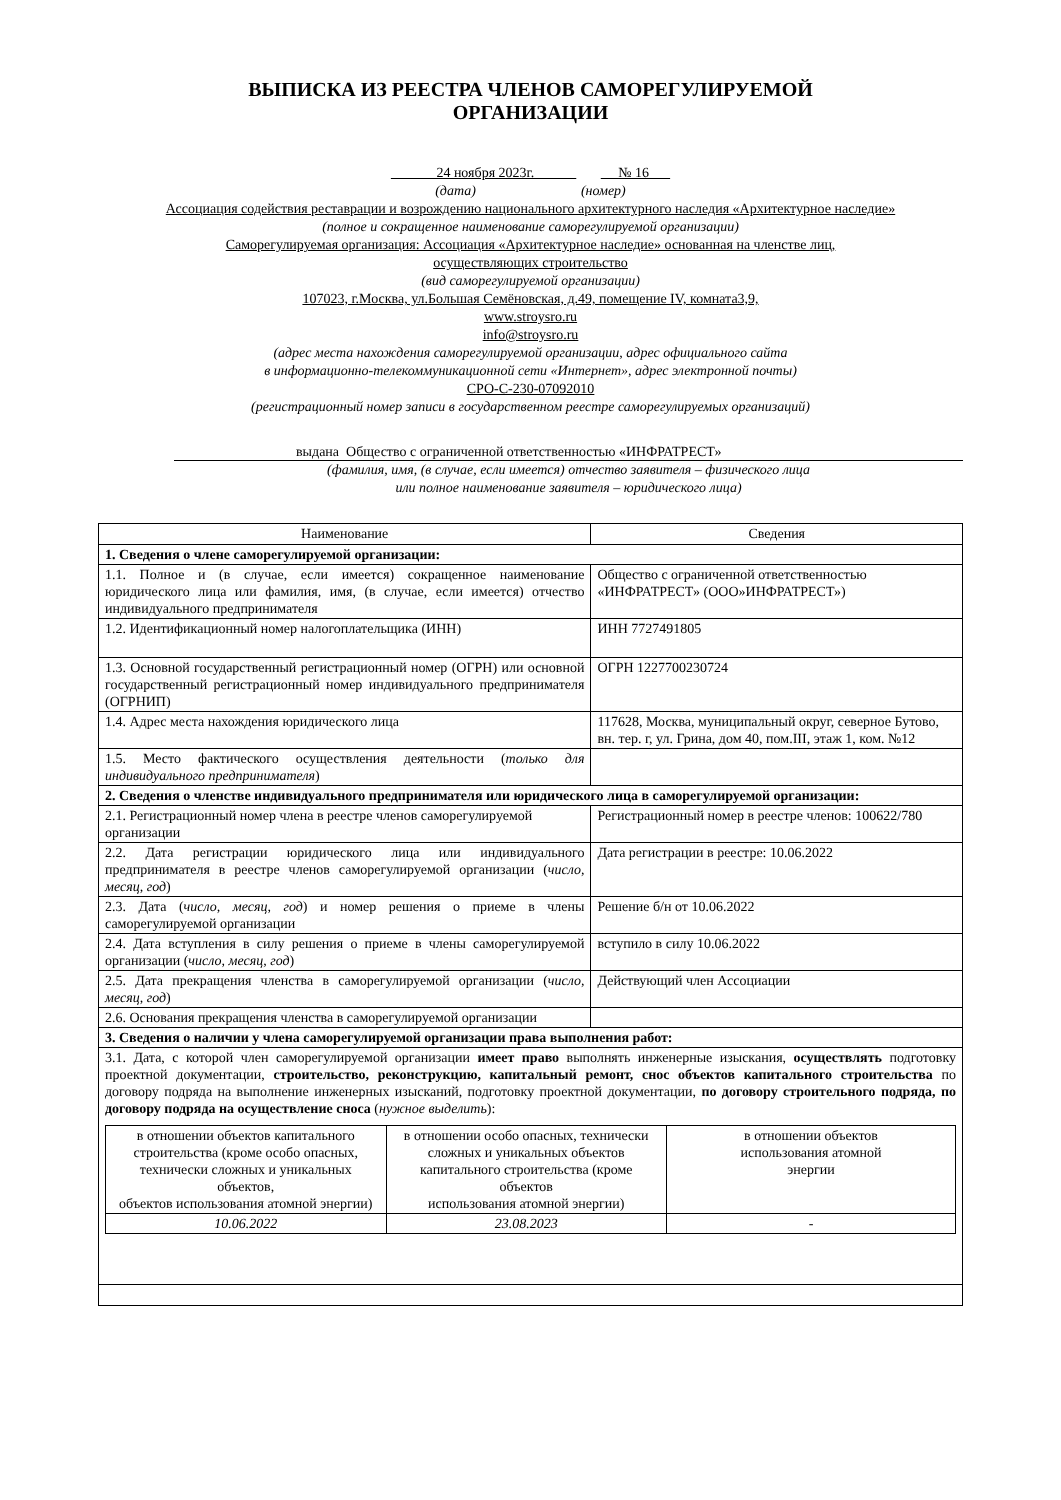ВЫПИСКА ИЗ РЕЕСТРА ЧЛЕНОВ САМОРЕГУЛИРУЕМОЙ
ОРГАНИЗАЦИИ
24 ноября 2023г. № 16
(дата) (номер)
Ассоциация содействия реставрации и возрождению национального архитектурного наследия «Архитектурное наследие»
(полное и сокращенное наименование саморегулируемой организации)
Саморегулируемая организация: Ассоциация «Архитектурное наследие» основанная на членстве лиц,
осуществляющих строительство
(вид саморегулируемой организации)
107023, г.Москва, ул.Большая Семёновская, д.49, помещение IV, комната3,9,
www.stroysro.ru
info@stroysro.ru
(адрес места нахождения саморегулируемой организации, адрес официального сайта
в информационно-телекоммуникационной сети «Интернет», адрес электронной почты)
СРО-С-230-07092010
(регистрационный номер записи в государственном реестре саморегулируемых организаций)
выдана Общество с ограниченной ответственностью «ИНФРАТРЕСТ»
(фамилия, имя, (в случае, если имеется) отчество заявителя – физического лица
или полное наименование заявителя – юридического лица)
| Наименование | Сведения |
| 1. Сведения о члене саморегулируемой организации: | |
| 1.1. Полное и (в случае, если имеется) сокращенное наименование юридического лица или фамилия, имя, (в случае, если имеется) отчество индивидуального предпринимателя | Общество с ограниченной ответственностью «ИНФРАТРЕСТ» (ООО»ИНФРАТРЕСТ») |
| 1.2. Идентификационный номер налогоплательщика (ИНН) | ИНН 7727491805 |
| 1.3. Основной государственный регистрационный номер (ОГРН) или основной государственный регистрационный номер индивидуального предпринимателя (ОГРНИП) | ОГРН 1227700230724 |
| 1.4. Адрес места нахождения юридического лица | 117628, Москва, муниципальный округ, северное Бутово, вн. тер. г, ул. Грина, дом 40, пом.III, этаж 1, ком. №12 |
| 1.5. Место фактического осуществления деятельности ( только для индивидуального предпринимателя ) | |
| 2. Сведения о членстве индивидуального предпринимателя или юридического лица в саморегулируемой организации: | |
| 2.1. Регистрационный номер члена в реестре членов саморегулируемой организации | Регистрационный номер в реестре членов: 100622/780 |
| 2.2. Дата регистрации юридического лица или индивидуального предпринимателя в реестре членов саморегулируемой организации ( число, месяц, год ) | Дата регистрации в реестре: 10.06.2022 |
| 2.3. Дата ( число, месяц, год ) и номер решения о приеме в члены саморегулируемой организации | Решение б/н от 10.06.2022 |
| 2.4. Дата вступления в силу решения о приеме в члены саморегулируемой организации ( число, месяц, год ) | вступило в силу 10.06.2022 |
| 2.5. Дата прекращения членства в саморегулируемой организации ( число, месяц, год ) | Действующий член Ассоциации |
| 2.6. Основания прекращения членства в саморегулируемой организации | |
| 3. Сведения о наличии у члена саморегулируемой организации права выполнения работ: | |
| 3.1. Дата, с которой член саморегулируемой организации имеет право выполнять инженерные изыскания, осуществлять подготовку проектной документации, строительство, реконструкцию, капитальный ремонт, снос объектов капитального строительства по договору подряда на выполнение инженерных изысканий, подготовку проектной документации, по договору строительного подряда, по договору подряда на осуществление сноса ( нужное выделить ): / в отношении объектов капитального строительства (кроме особо опасных, технически сложных и уникальных объектов, объектов использования атомной энергии) / в отношении особо опасных, технически сложных и уникальных объектов капитального строительства (кроме объектов использования атомной энергии) / в отношении объектов использования атомной энергии / / 10.06.2022 / 23.08.2023 / - / | |